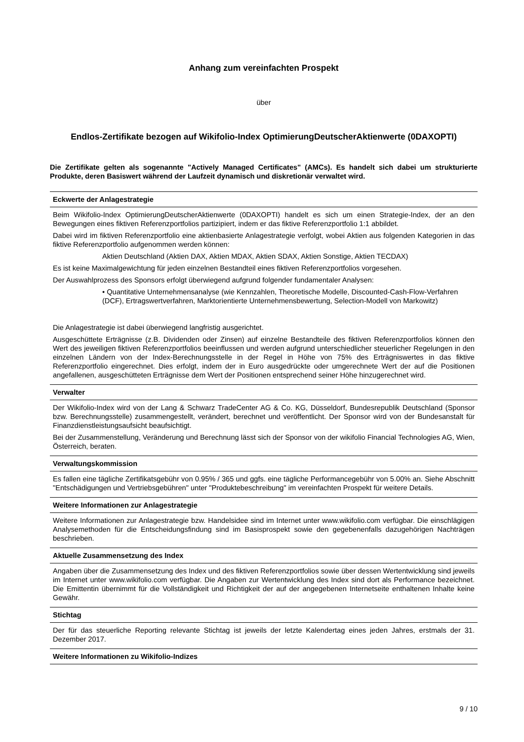Anhang zum vereinfachten Prospekt
über
Endlos-Zertifikate bezogen auf Wikifolio-Index OptimierungDeutscherAktienwerte (0DAXOPTI)
Die Zertifikate gelten als sogenannte "Actively Managed Certificates" (AMCs). Es handelt sich dabei um strukturierte Produkte, deren Basiswert während der Laufzeit dynamisch und diskretionär verwaltet wird.
Eckwerte der Anlagestrategie
Beim Wikifolio-Index OptimierungDeutscherAktienwerte (0DAXOPTI) handelt es sich um einen Strategie-Index, der an den Bewegungen eines fiktiven Referenzportfolios partizipiert, indem er das fiktive Referenzportfolio 1:1 abbildet.
Dabei wird im fiktiven Referenzportfolio eine aktienbasierte Anlagestrategie verfolgt, wobei Aktien aus folgenden Kategorien in das fiktive Referenzportfolio aufgenommen werden können:
Aktien Deutschland (Aktien DAX, Aktien MDAX, Aktien SDAX, Aktien Sonstige, Aktien TECDAX)
Es ist keine Maximalgewichtung für jeden einzelnen Bestandteil eines fiktiven Referenzportfolios vorgesehen.
Der Auswahlprozess des Sponsors erfolgt überwiegend aufgrund folgender fundamentaler Analysen:
• Quantitative Unternehmensanalyse (wie Kennzahlen, Theoretische Modelle, Discounted-Cash-Flow-Verfahren (DCF), Ertragswertverfahren, Marktorientierte Unternehmensbewertung, Selection-Modell von Markowitz)
Die Anlagestrategie ist dabei überwiegend langfristig ausgerichtet.
Ausgeschüttete Erträgnisse (z.B. Dividenden oder Zinsen) auf einzelne Bestandteile des fiktiven Referenzportfolios können den Wert des jeweiligen fiktiven Referenzportfolios beeinflussen und werden aufgrund unterschiedlicher steuerlicher Regelungen in den einzelnen Ländern von der Index-Berechnungsstelle in der Regel in Höhe von 75% des Erträgniswertes in das fiktive Referenzportfolio eingerechnet. Dies erfolgt, indem der in Euro ausgedrückte oder umgerechnete Wert der auf die Positionen angefallenen, ausgeschütteten Erträgnisse dem Wert der Positionen entsprechend seiner Höhe hinzugerechnet wird.
Verwalter
Der Wikifolio-Index wird von der Lang & Schwarz TradeCenter AG & Co. KG, Düsseldorf, Bundesrepublik Deutschland (Sponsor bzw. Berechnungsstelle) zusammengestellt, verändert, berechnet und veröffentlicht. Der Sponsor wird von der Bundesanstalt für Finanzdienstleistungsaufsicht beaufsichtigt.
Bei der Zusammenstellung, Veränderung und Berechnung lässt sich der Sponsor von der wikifolio Financial Technologies AG, Wien, Österreich, beraten.
Verwaltungskommission
Es fallen eine tägliche Zertifikatsgebühr von 0.95% / 365 und ggfs. eine tägliche Performancegebühr von 5.00% an. Siehe Abschnitt "Entschädigungen und Vertriebsgebühren" unter "Produktebeschreibung" im vereinfachten Prospekt für weitere Details.
Weitere Informationen zur Anlagestrategie
Weitere Informationen zur Anlagestrategie bzw. Handelsidee sind im Internet unter www.wikifolio.com verfügbar. Die einschlägigen Analysemethoden für die Entscheidungsfindung sind im Basisprospekt sowie den gegebenenfalls dazugehörigen Nachträgen beschrieben.
Aktuelle Zusammensetzung des Index
Angaben über die Zusammensetzung des Index und des fiktiven Referenzportfolios sowie über dessen Wertentwicklung sind jeweils im Internet unter www.wikifolio.com verfügbar. Die Angaben zur Wertentwicklung des Index sind dort als Performance bezeichnet. Die Emittentin übernimmt für die Vollständigkeit und Richtigkeit der auf der angegebenen Internetseite enthaltenen Inhalte keine Gewähr.
Stichtag
Der für das steuerliche Reporting relevante Stichtag ist jeweils der letzte Kalendertag eines jeden Jahres, erstmals der 31. Dezember 2017.
Weitere Informationen zu Wikifolio-Indizes
9 / 10